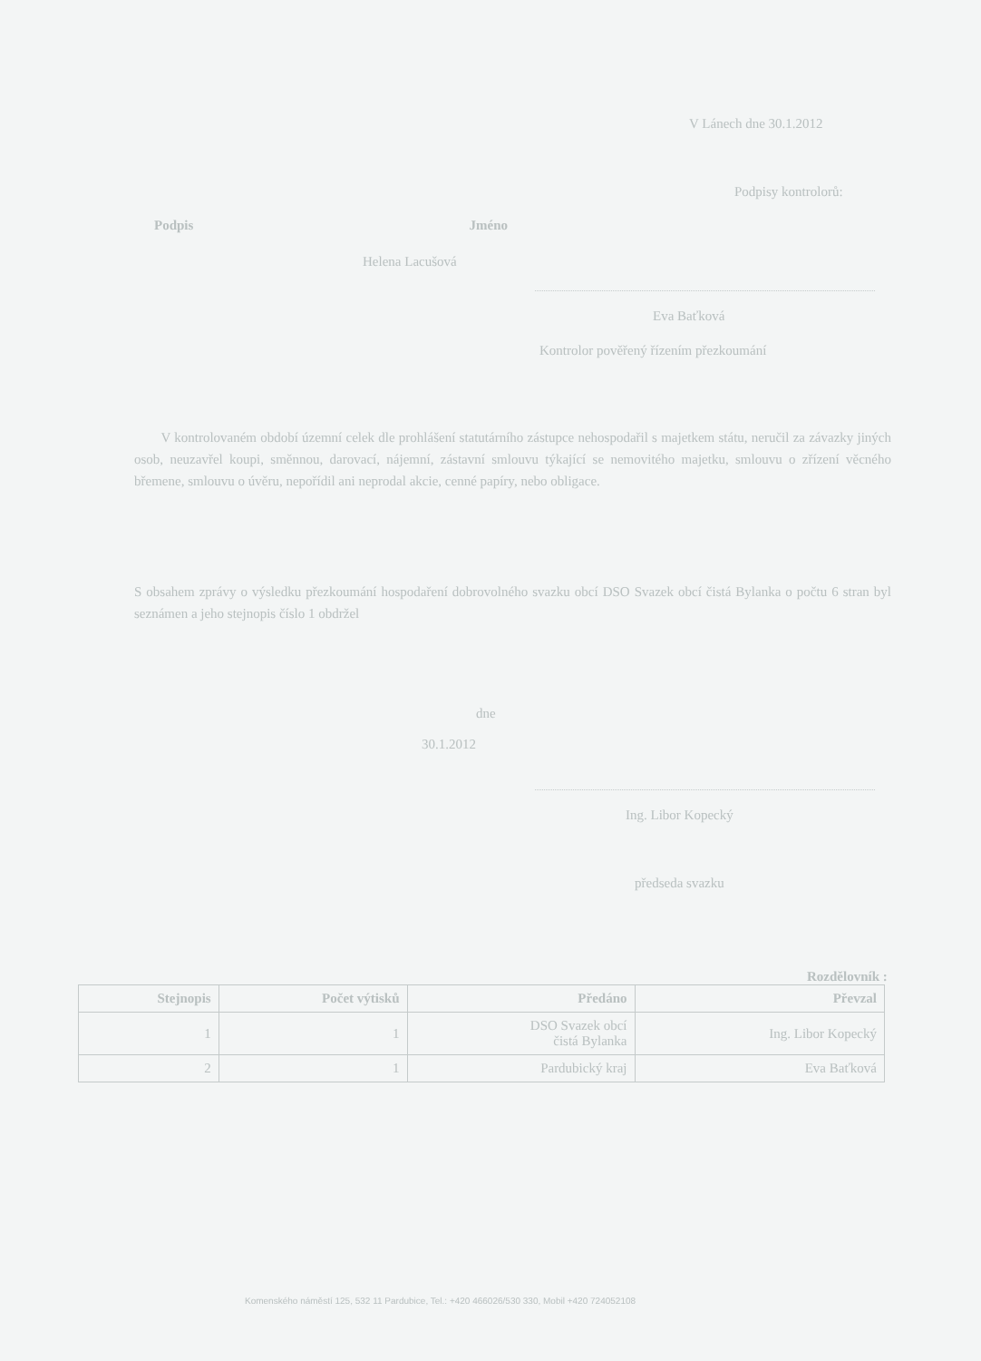V Lánech dne 30.1.2012
Podpisy kontrolorů:
Podpis Jméno
Helena Lacušová
Eva Baťková
Kontrolor pověřený řízením přezkoumání
V kontrolovaném období územní celek dle prohlášení statutárního zástupce nehospodařil s majetkem státu, neručil za závazky jiných osob, neuzavřel koupi, směnnou, darovací, nájemní, zástavní smlouvu týkající se nemovitého majetku, smlouvu o zřízení věcného břemene, smlouvu o úvěru, nepořídil ani neprodal akcie, cenné papíry, nebo obligace.
S obsahem zprávy o výsledku přezkoumání hospodaření dobrovolného svazku obcí DSO Svazek obcí čistá Bylanka o počtu 6 stran byl seznámen a jeho stejnopis číslo 1 obdržel
dne
30.1.2012
Ing. Libor Kopecký
předseda svazku
Rozdělovník :
| Stejnopis | Počet výtisků | Předáno | Převzal |
| --- | --- | --- | --- |
| 1 | 1 | DSO Svazek obcí čistá Bylanka | Ing. Libor Kopecký |
| 2 | 1 | Pardubický kraj | Eva Baťková |
Komenského náměstí 125, 532 11 Pardubice, Tel.: +420 466026/530 330, Mobil +420 724052108